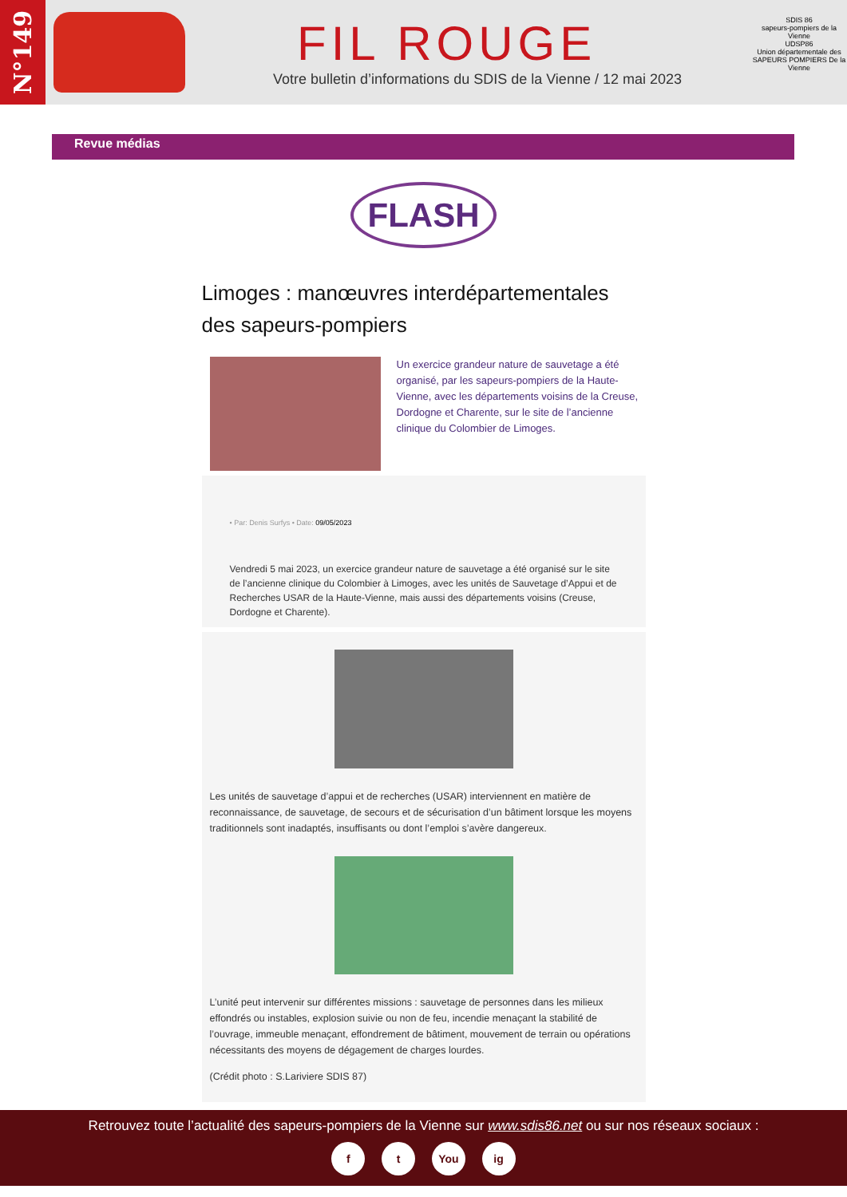N°149
FIL ROUGE
Votre bulletin d’informations du SDIS de la Vienne / 12 mai 2023
SDIS 86
sapeurs-pompiers de la Vienne
UDSP86
Union départementale des SAPEURS POMPIERS De la Vienne
Revue médias
FLASH
Limoges : manœuvres interdépartementales des sapeurs-pompiers
Un exercice grandeur nature de sauvetage a été organisé, par les sapeurs-pompiers de la Haute-Vienne, avec les départements voisins de la Creuse, Dordogne et Charente, sur le site de l’ancienne clinique du Colombier de Limoges.
• Par: Denis Surfys • Date: 09/05/2023
Vendredi 5 mai 2023, un exercice grandeur nature de sauvetage a été organisé sur le site de l’ancienne clinique du Colombier à Limoges, avec les unités de Sauvetage d’Appui et de Recherches USAR de la Haute-Vienne, mais aussi des départements voisins (Creuse, Dordogne et Charente).
Les unités de sauvetage d’appui et de recherches (USAR) interviennent en matière de reconnaissance, de sauvetage, de secours et de sécurisation d’un bâtiment lorsque les moyens traditionnels sont inadaptés, insuffisants ou dont l’emploi s’avère dangereux.
L’unité peut intervenir sur différentes missions : sauvetage de personnes dans les milieux effondrés ou instables, explosion suivie ou non de feu, incendie menaçant la stabilité de l’ouvrage, immeuble menaçant, effondrement de bâtiment, mouvement de terrain ou opérations nécessitants des moyens de dégagement de charges lourdes.
(Crédit photo : S.Lariviere SDIS 87)
Retrouvez toute l’actualité des sapeurs-pompiers de la Vienne sur www.sdis86.net ou sur nos réseaux sociaux :
f t You ig